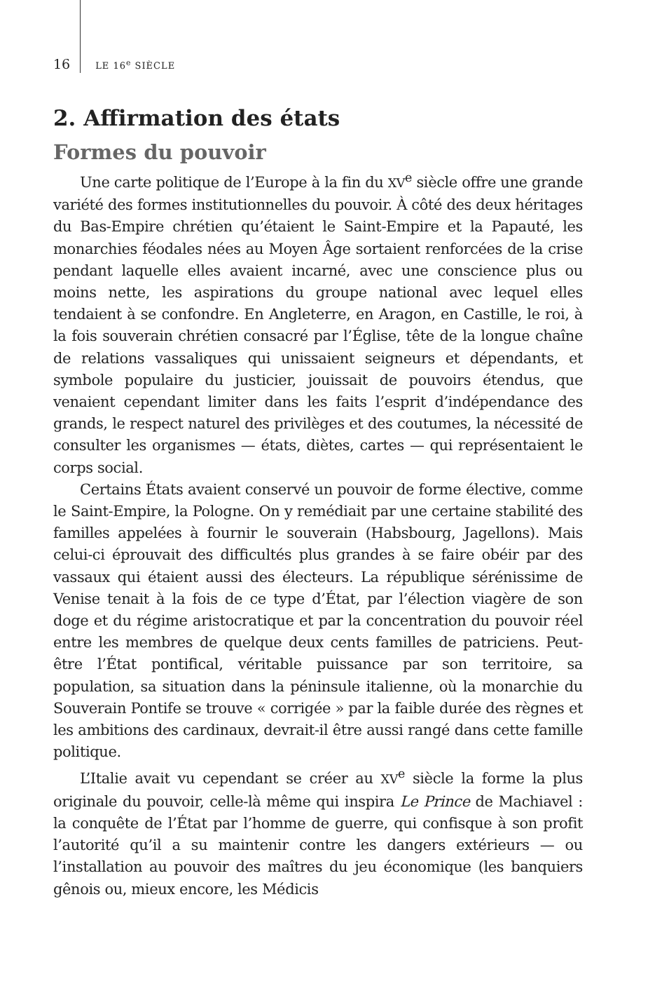16 LE 16<sup>e</sup> SIÈCLE
2. Affirmation des états
Formes du pouvoir
Une carte politique de l’Europe à la fin du XV<sup>e</sup> siècle offre une grande variété des formes institutionnelles du pouvoir. À côté des deux héritages du Bas-Empire chrétien qu’étaient le Saint-Empire et la Papauté, les monarchies féodales nées au Moyen Âge sortaient renforcées de la crise pendant laquelle elles avaient incarné, avec une conscience plus ou moins nette, les aspirations du groupe national avec lequel elles tendaient à se confondre. En Angleterre, en Aragon, en Castille, le roi, à la fois souverain chrétien consacré par l’Église, tête de la longue chaîne de relations vassaliques qui unissaient seigneurs et dépendants, et symbole populaire du justicier, jouissait de pouvoirs étendus, que venaient cependant limiter dans les faits l’esprit d’indépendance des grands, le respect naturel des privilèges et des coutumes, la nécessité de consulter les organismes — états, diètes, cartes — qui représentaient le corps social.
Certains États avaient conservé un pouvoir de forme élective, comme le Saint-Empire, la Pologne. On y remédiait par une certaine stabilité des familles appelées à fournir le souverain (Habsbourg, Jagellons). Mais celui-ci éprouvait des difficultés plus grandes à se faire obéir par des vassaux qui étaient aussi des électeurs. La république sérénissime de Venise tenait à la fois de ce type d’État, par l’élection viagère de son doge et du régime aristocratique et par la concentration du pouvoir réel entre les membres de quelque deux cents familles de patriciens. Peut-être l’État pontifical, véritable puissance par son territoire, sa population, sa situation dans la péninsule italienne, où la monarchie du Souverain Pontife se trouve « corrigée » par la faible durée des règnes et les ambitions des cardinaux, devrait-il être aussi rangé dans cette famille politique.
L’Italie avait vu cependant se créer au XV<sup>e</sup> siècle la forme la plus originale du pouvoir, celle-là même qui inspira Le Prince de Machiavel : la conquête de l’État par l’homme de guerre, qui confisque à son profit l’autorité qu’il a su maintenir contre les dangers extérieurs — ou l’installation au pouvoir des maîtres du jeu économique (les banquiers gênois ou, mieux encore, les Médicis